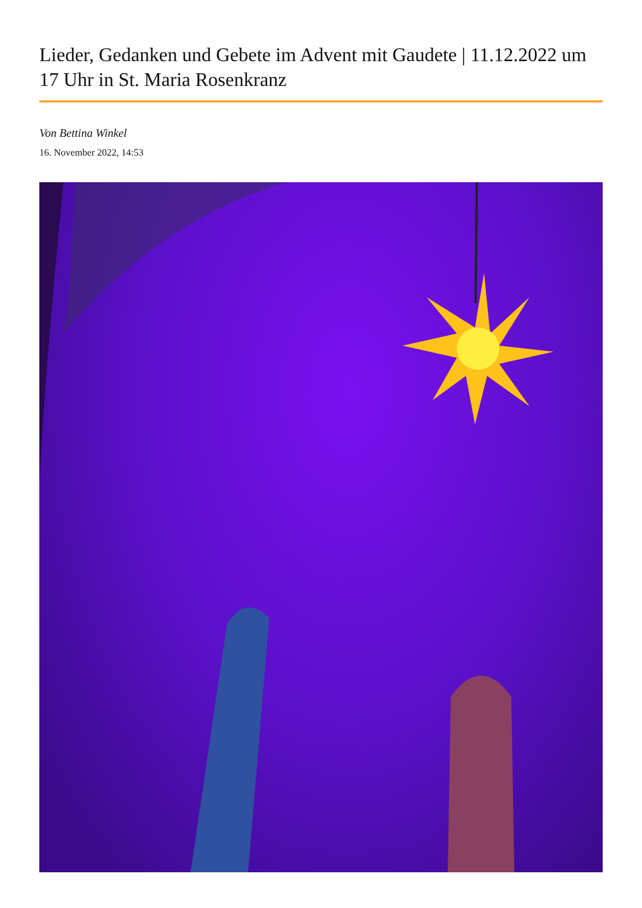Lieder, Gedanken und Gebete im Advent mit Gaudete | 11.12.2022 um 17 Uhr in St. Maria Rosenkranz
Von Bettina Winkel
16. November 2022, 14:53